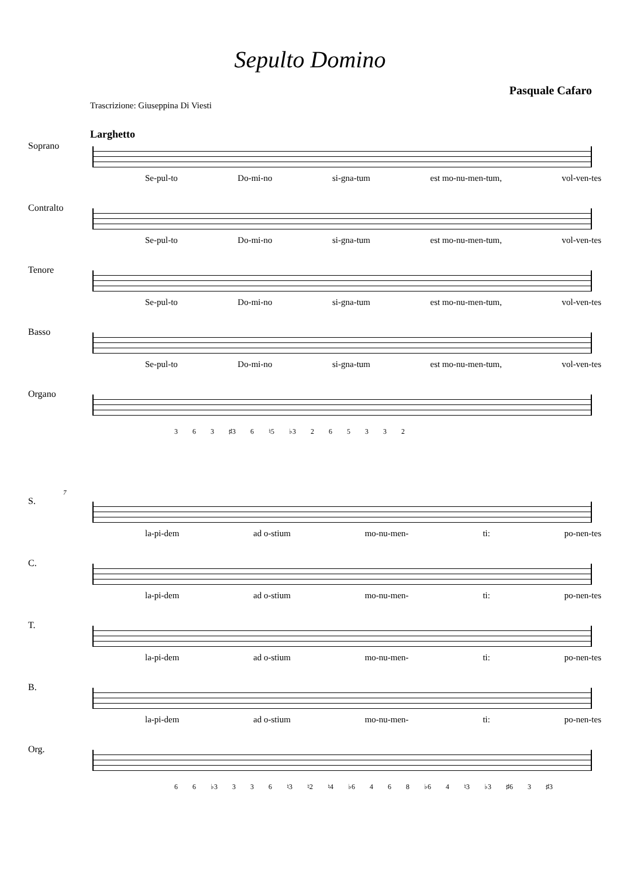Sepulto Domino
Pasquale Cafaro
Trascrizione: Giuseppina Di Viesti
Larghetto
Soprano
Se-pul-to Do-mi-no si-gna-tum est mo-nu-men-tum, vol-ven-tes
Contralto
Se-pul-to Do-mi-no si-gna-tum est mo-nu-men-tum, vol-ven-tes
Tenore
Se-pul-to Do-mi-no si-gna-tum est mo-nu-men-tum, vol-ven-tes
Basso
Se-pul-to Do-mi-no si-gna-tum est mo-nu-men-tum, vol-ven-tes
Organo
3 6 3 ♯3 6 ♮5 ♭3 2 6 5 3 3 2
7
S.
la-pi-dem ad o-stium mo-nu-men- ti: po-nen-tes
C.
la-pi-dem ad o-stium mo-nu-men- ti: po-nen-tes
T.
la-pi-dem ad o-stium mo-nu-men- ti: po-nen-tes
B.
la-pi-dem ad o-stium mo-nu-men- ti: po-nen-tes
Org.
6 6 ♭3 3 3 6 ♮3 ♮2 ♮4 ♭6 4 6 8 ♭6 4 ♮3 ♭3 ♯6 3 ♯3